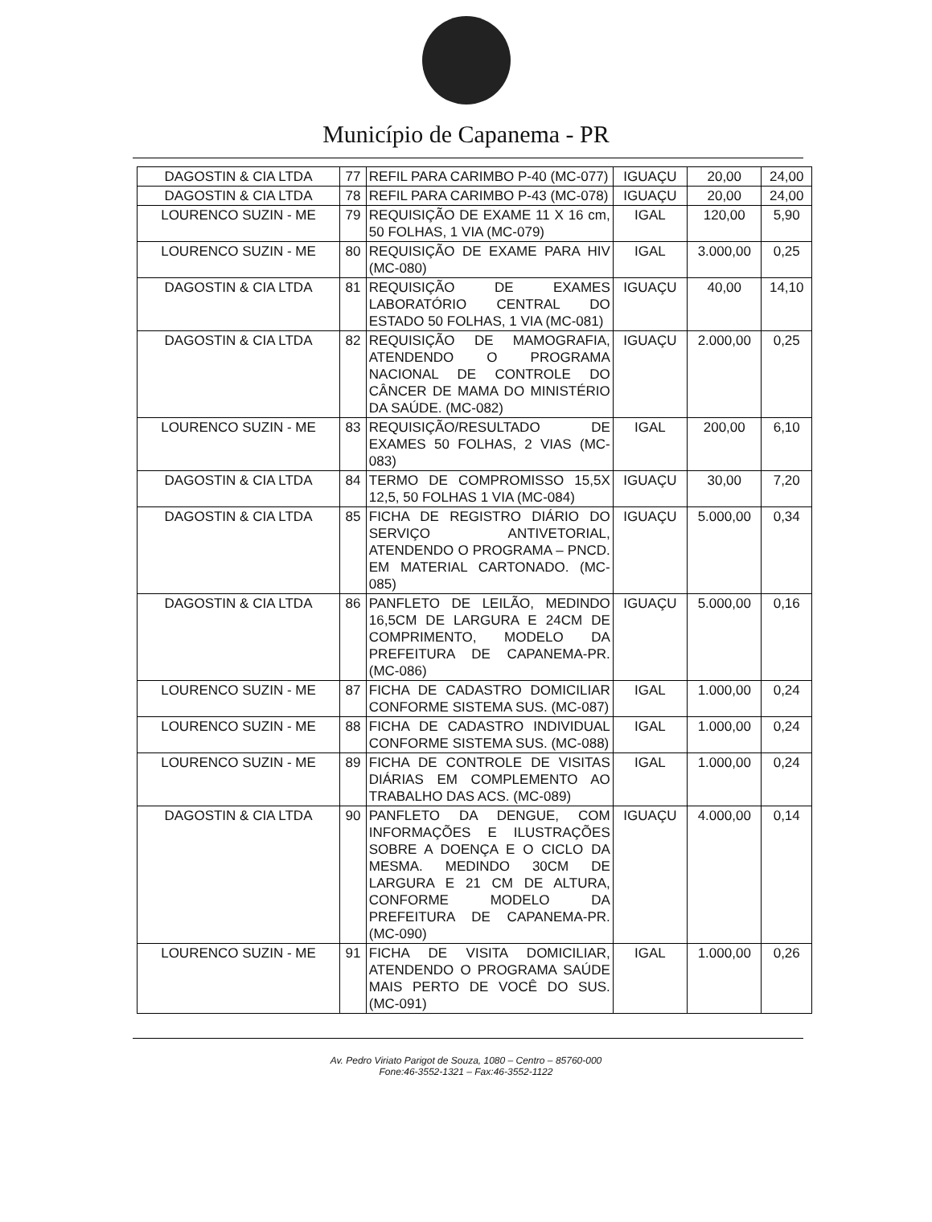Município de Capanema - PR
| DAGOSTIN & CIA LTDA | 77 | REFIL PARA CARIMBO P-40 (MC-077) | IGUAÇU | 20,00 | 24,00 |
| DAGOSTIN & CIA LTDA | 78 | REFIL PARA CARIMBO P-43 (MC-078) | IGUAÇU | 20,00 | 24,00 |
| LOURENCO SUZIN - ME | 79 | REQUISIÇÃO DE EXAME 11 X 16 cm, 50 FOLHAS, 1 VIA (MC-079) | IGAL | 120,00 | 5,90 |
| LOURENCO SUZIN - ME | 80 | REQUISIÇÃO DE EXAME PARA HIV (MC-080) | IGAL | 3.000,00 | 0,25 |
| DAGOSTIN & CIA LTDA | 81 | REQUISIÇÃO DE EXAMES LABORATÓRIO CENTRAL DO ESTADO 50 FOLHAS, 1 VIA (MC-081) | IGUAÇU | 40,00 | 14,10 |
| DAGOSTIN & CIA LTDA | 82 | REQUISIÇÃO DE MAMOGRAFIA, ATENDENDO O PROGRAMA NACIONAL DE CONTROLE DO CÂNCER DE MAMA DO MINISTÉRIO DA SAÚDE. (MC-082) | IGUAÇU | 2.000,00 | 0,25 |
| LOURENCO SUZIN - ME | 83 | REQUISIÇÃO/RESULTADO DE EXAMES 50 FOLHAS, 2 VIAS (MC-083) | IGAL | 200,00 | 6,10 |
| DAGOSTIN & CIA LTDA | 84 | TERMO DE COMPROMISSO 15,5X 12,5, 50 FOLHAS 1 VIA (MC-084) | IGUAÇU | 30,00 | 7,20 |
| DAGOSTIN & CIA LTDA | 85 | FICHA DE REGISTRO DIÁRIO DO SERVIÇO ANTIVETORIAL, ATENDENDO O PROGRAMA – PNCD. EM MATERIAL CARTONADO. (MC-085) | IGUAÇU | 5.000,00 | 0,34 |
| DAGOSTIN & CIA LTDA | 86 | PANFLETO DE LEILÃO, MEDINDO 16,5CM DE LARGURA E 24CM DE COMPRIMENTO, MODELO DA PREFEITURA DE CAPANEMA-PR. (MC-086) | IGUAÇU | 5.000,00 | 0,16 |
| LOURENCO SUZIN - ME | 87 | FICHA DE CADASTRO DOMICILIAR CONFORME SISTEMA SUS. (MC-087) | IGAL | 1.000,00 | 0,24 |
| LOURENCO SUZIN - ME | 88 | FICHA DE CADASTRO INDIVIDUAL CONFORME SISTEMA SUS. (MC-088) | IGAL | 1.000,00 | 0,24 |
| LOURENCO SUZIN - ME | 89 | FICHA DE CONTROLE DE VISITAS DIÁRIAS EM COMPLEMENTO AO TRABALHO DAS ACS. (MC-089) | IGAL | 1.000,00 | 0,24 |
| DAGOSTIN & CIA LTDA | 90 | PANFLETO DA DENGUE, COM INFORMAÇÕES E ILUSTRAÇÕES SOBRE A DOENÇA E O CICLO DA MESMA. MEDINDO 30CM DE LARGURA E 21 CM DE ALTURA, CONFORME MODELO DA PREFEITURA DE CAPANEMA-PR. (MC-090) | IGUAÇU | 4.000,00 | 0,14 |
| LOURENCO SUZIN - ME | 91 | FICHA DE VISITA DOMICILIAR, ATENDENDO O PROGRAMA SAÚDE MAIS PERTO DE VOCÊ DO SUS. (MC-091) | IGAL | 1.000,00 | 0,26 |
Av. Pedro Viriato Parigot de Souza, 1080 – Centro – 85760-000
Fone:46-3552-1321 – Fax:46-3552-1122